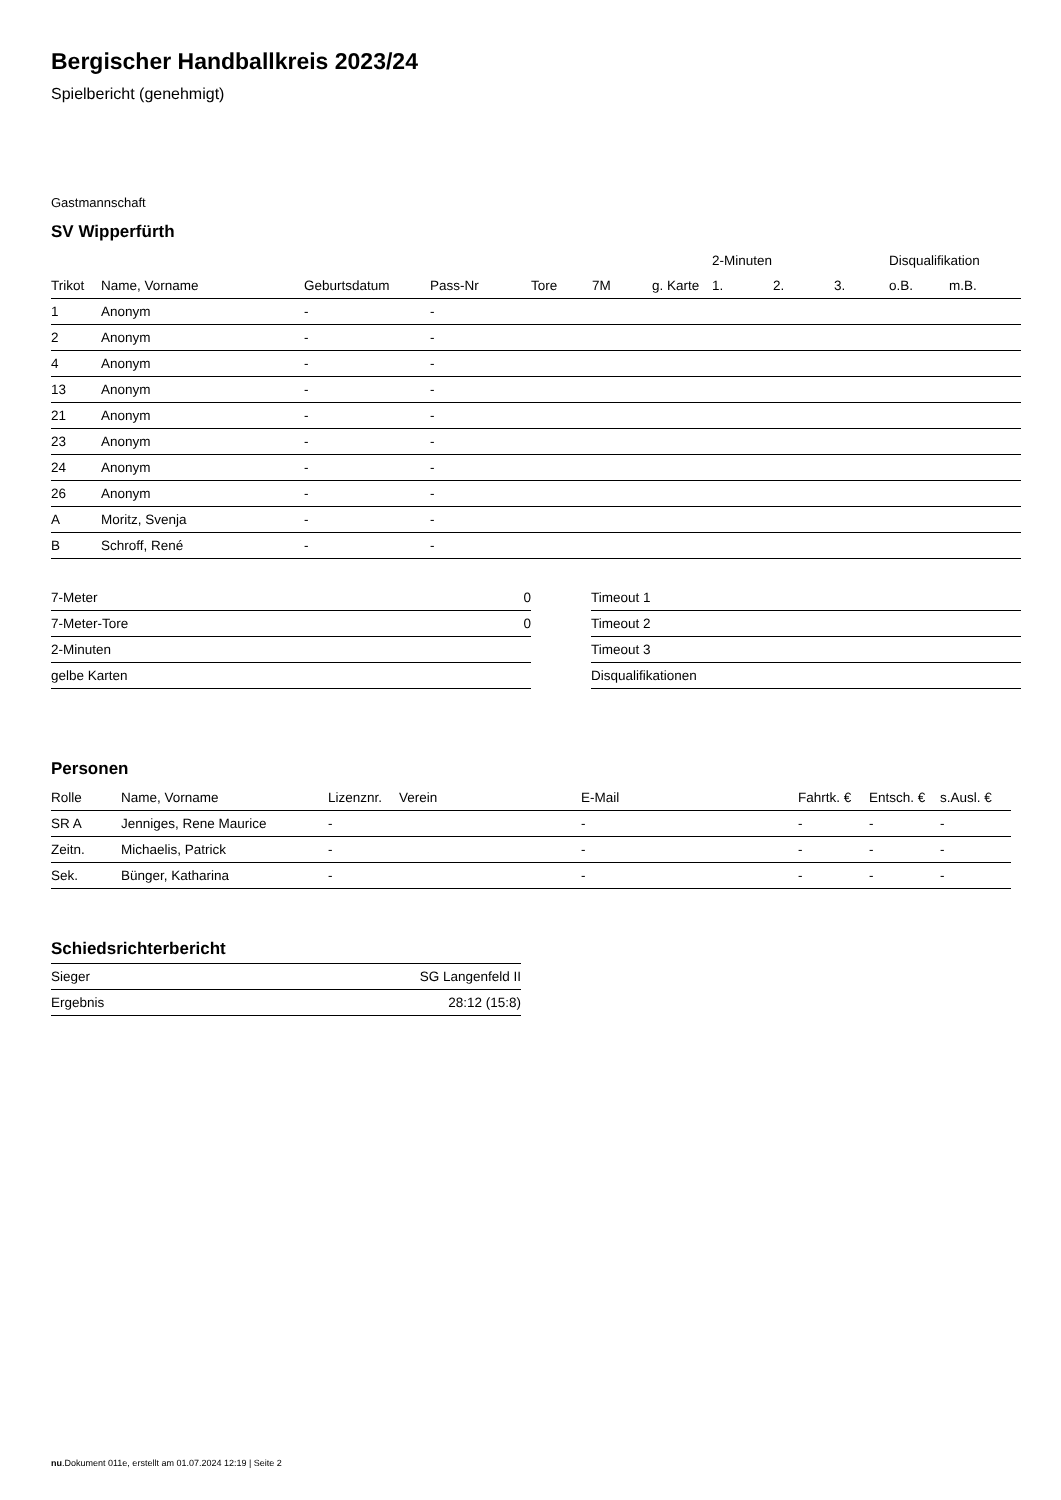Bergischer Handballkreis 2023/24
Spielbericht (genehmigt)
Gastmannschaft
SV Wipperfürth
| | | | | | | | 2-Minuten | | | Disqualifikation | |
| --- | --- | --- | --- | --- | --- | --- | --- | --- | --- | --- | --- |
| Trikot | Name, Vorname | Geburtsdatum | Pass-Nr | Tore | 7M | g. Karte | 1. | 2. | 3. | o.B. | m.B. |
| 1 | Anonym | - | - | | | | | | | | |
| 2 | Anonym | - | - | | | | | | | | |
| 4 | Anonym | - | - | | | | | | | | |
| 13 | Anonym | - | - | | | | | | | | |
| 21 | Anonym | - | - | | | | | | | | |
| 23 | Anonym | - | - | | | | | | | | |
| 24 | Anonym | - | - | | | | | | | | |
| 26 | Anonym | - | - | | | | | | | | |
| A | Moritz, Svenja | - | - | | | | | | | | |
| B | Schroff, René | - | - | | | | | | | | |
| 7-Meter | 0 |
| 7-Meter-Tore | 0 |
| 2-Minuten | |
| gelbe Karten | |
| Timeout 1 |
| Timeout 2 |
| Timeout 3 |
| Disqualifikationen |
Personen
| Rolle | Name, Vorname | Lizenznr. | Verein | E-Mail | Fahrtk. € | Entsch. € | s.Ausl. € |
| --- | --- | --- | --- | --- | --- | --- | --- |
| SR A | Jenniges, Rene Maurice | - | | - | - | - | - |
| Zeitn. | Michaelis, Patrick | - | | - | - | - | - |
| Sek. | Bünger, Katharina | - | | - | - | - | - |
Schiedsrichterbericht
| Sieger | SG Langenfeld II |
| Ergebnis | 28:12 (15:8) |
nu.Dokument 011e, erstellt am 01.07.2024 12:19 | Seite 2